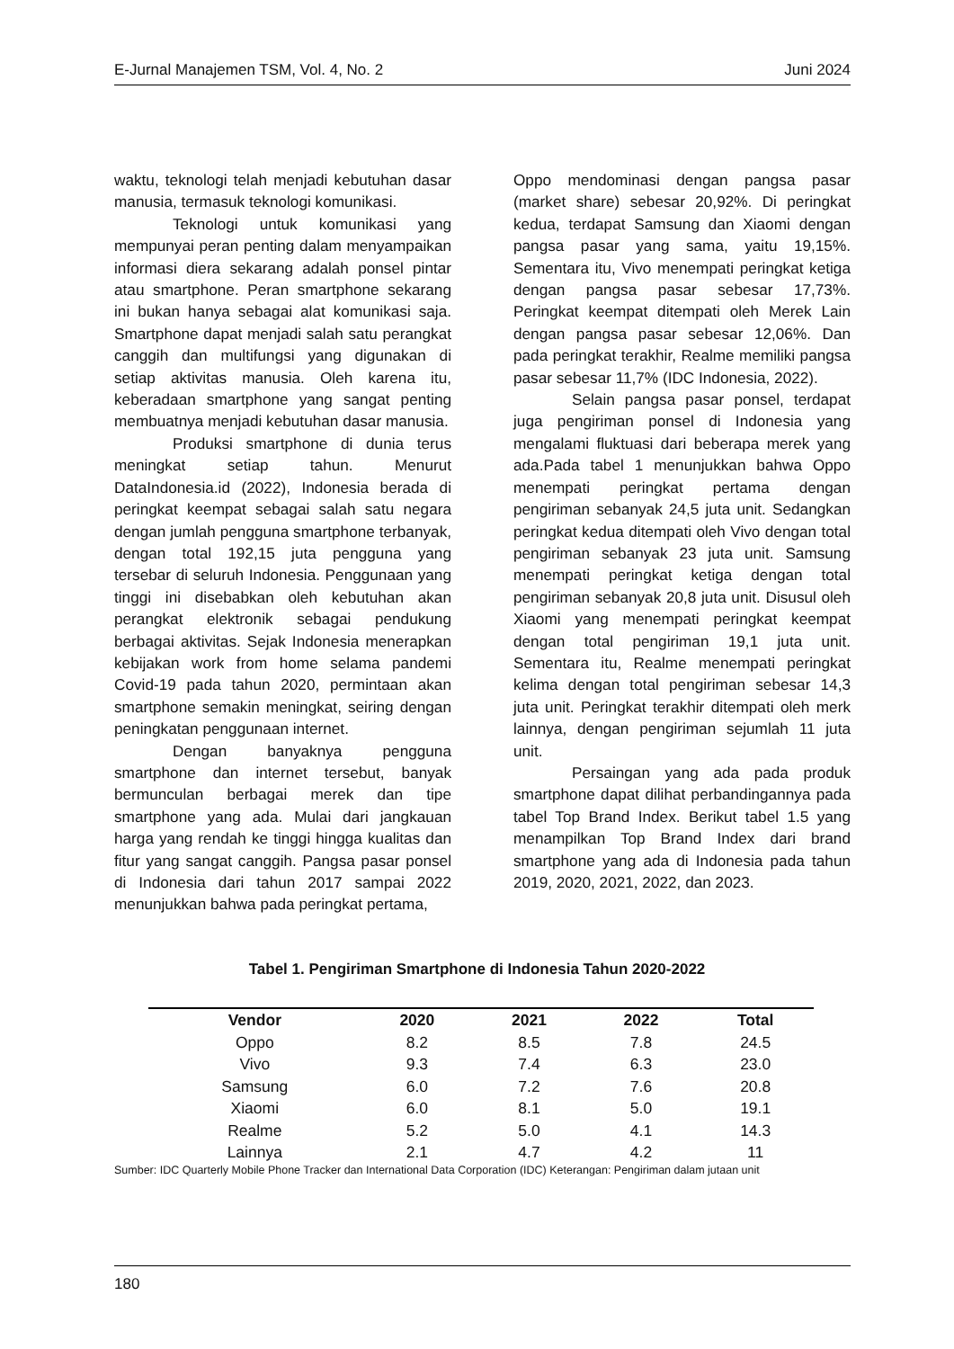E-Jurnal Manajemen TSM, Vol. 4, No. 2 Juni 2024
waktu, teknologi telah menjadi kebutuhan dasar manusia, termasuk teknologi komunikasi.
Teknologi untuk komunikasi yang mempunyai peran penting dalam menyampaikan informasi diera sekarang adalah ponsel pintar atau smartphone. Peran smartphone sekarang ini bukan hanya sebagai alat komunikasi saja. Smartphone dapat menjadi salah satu perangkat canggih dan multifungsi yang digunakan di setiap aktivitas manusia. Oleh karena itu, keberadaan smartphone yang sangat penting membuatnya menjadi kebutuhan dasar manusia.
Produksi smartphone di dunia terus meningkat setiap tahun. Menurut DataIndonesia.id (2022), Indonesia berada di peringkat keempat sebagai salah satu negara dengan jumlah pengguna smartphone terbanyak, dengan total 192,15 juta pengguna yang tersebar di seluruh Indonesia. Penggunaan yang tinggi ini disebabkan oleh kebutuhan akan perangkat elektronik sebagai pendukung berbagai aktivitas. Sejak Indonesia menerapkan kebijakan work from home selama pandemi Covid-19 pada tahun 2020, permintaan akan smartphone semakin meningkat, seiring dengan peningkatan penggunaan internet.
Dengan banyaknya pengguna smartphone dan internet tersebut, banyak bermunculan berbagai merek dan tipe smartphone yang ada. Mulai dari jangkauan harga yang rendah ke tinggi hingga kualitas dan fitur yang sangat canggih. Pangsa pasar ponsel di Indonesia dari tahun 2017 sampai 2022 menunjukkan bahwa pada peringkat pertama,
Oppo mendominasi dengan pangsa pasar (market share) sebesar 20,92%. Di peringkat kedua, terdapat Samsung dan Xiaomi dengan pangsa pasar yang sama, yaitu 19,15%. Sementara itu, Vivo menempati peringkat ketiga dengan pangsa pasar sebesar 17,73%. Peringkat keempat ditempati oleh Merek Lain dengan pangsa pasar sebesar 12,06%. Dan pada peringkat terakhir, Realme memiliki pangsa pasar sebesar 11,7% (IDC Indonesia, 2022).
Selain pangsa pasar ponsel, terdapat juga pengiriman ponsel di Indonesia yang mengalami fluktuasi dari beberapa merek yang ada.Pada tabel 1 menunjukkan bahwa Oppo menempati peringkat pertama dengan pengiriman sebanyak 24,5 juta unit. Sedangkan peringkat kedua ditempati oleh Vivo dengan total pengiriman sebanyak 23 juta unit. Samsung menempati peringkat ketiga dengan total pengiriman sebanyak 20,8 juta unit. Disusul oleh Xiaomi yang menempati peringkat keempat dengan total pengiriman 19,1 juta unit. Sementara itu, Realme menempati peringkat kelima dengan total pengiriman sebesar 14,3 juta unit. Peringkat terakhir ditempati oleh merk lainnya, dengan pengiriman sejumlah 11 juta unit.
Persaingan yang ada pada produk smartphone dapat dilihat perbandingannya pada tabel Top Brand Index. Berikut tabel 1.5 yang menampilkan Top Brand Index dari brand smartphone yang ada di Indonesia pada tahun 2019, 2020, 2021, 2022, dan 2023.
Tabel 1. Pengiriman Smartphone di Indonesia Tahun 2020-2022
| Vendor | 2020 | 2021 | 2022 | Total |
| --- | --- | --- | --- | --- |
| Oppo | 8.2 | 8.5 | 7.8 | 24.5 |
| Vivo | 9.3 | 7.4 | 6.3 | 23.0 |
| Samsung | 6.0 | 7.2 | 7.6 | 20.8 |
| Xiaomi | 6.0 | 8.1 | 5.0 | 19.1 |
| Realme | 5.2 | 5.0 | 4.1 | 14.3 |
| Lainnya | 2.1 | 4.7 | 4.2 | 11 |
Sumber: IDC Quarterly Mobile Phone Tracker dan International Data Corporation (IDC) Keterangan: Pengiriman dalam jutaan unit
180